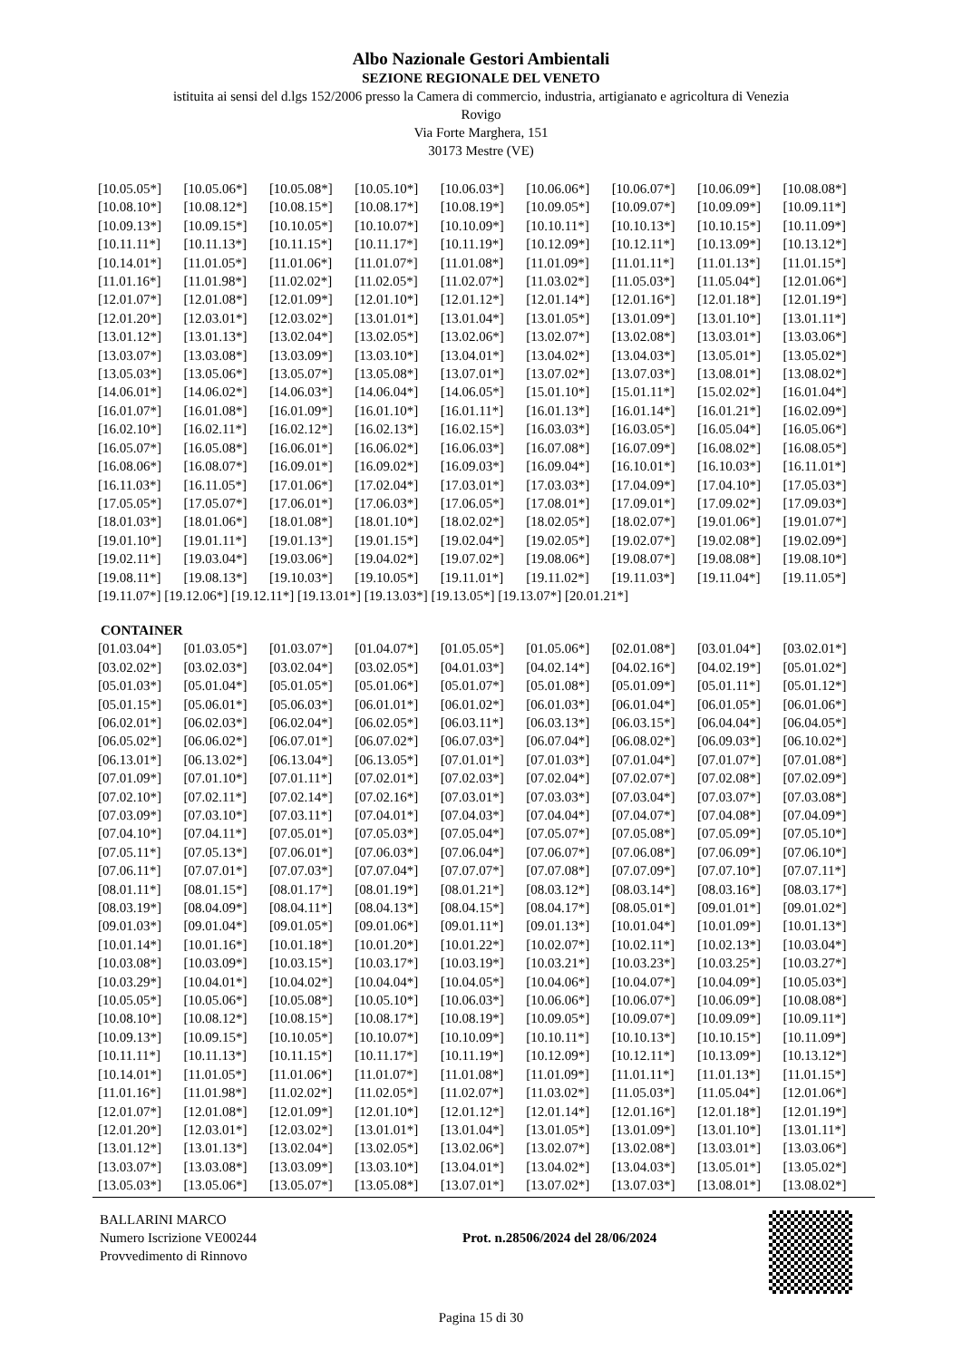Albo Nazionale Gestori Ambientali
SEZIONE REGIONALE DEL VENETO
istituita ai sensi del d.lgs 152/2006 presso la Camera di commercio, industria, artigianato e agricoltura di Venezia
Rovigo
Via Forte Marghera, 151
30173 Mestre (VE)
[10.05.05*] [10.05.06*] [10.05.08*] [10.05.10*] [10.06.03*] [10.06.06*] [10.06.07*] [10.06.09*] [10.08.08*]
[10.08.10*] [10.08.12*] [10.08.15*] [10.08.17*] [10.08.19*] [10.09.05*] [10.09.07*] [10.09.09*] [10.09.11*]
[10.09.13*] [10.09.15*] [10.10.05*] [10.10.07*] [10.10.09*] [10.10.11*] [10.10.13*] [10.10.15*] [10.11.09*]
[10.11.11*] [10.11.13*] [10.11.15*] [10.11.17*] [10.11.19*] [10.12.09*] [10.12.11*] [10.13.09*] [10.13.12*]
[10.14.01*] [11.01.05*] [11.01.06*] [11.01.07*] [11.01.08*] [11.01.09*] [11.01.11*] [11.01.13*] [11.01.15*]
[11.01.16*] [11.01.98*] [11.02.02*] [11.02.05*] [11.02.07*] [11.03.02*] [11.05.03*] [11.05.04*] [12.01.06*]
[12.01.07*] [12.01.08*] [12.01.09*] [12.01.10*] [12.01.12*] [12.01.14*] [12.01.16*] [12.01.18*] [12.01.19*]
[12.01.20*] [12.03.01*] [12.03.02*] [13.01.01*] [13.01.04*] [13.01.05*] [13.01.09*] [13.01.10*] [13.01.11*]
[13.01.12*] [13.01.13*] [13.02.04*] [13.02.05*] [13.02.06*] [13.02.07*] [13.02.08*] [13.03.01*] [13.03.06*]
[13.03.07*] [13.03.08*] [13.03.09*] [13.03.10*] [13.04.01*] [13.04.02*] [13.04.03*] [13.05.01*] [13.05.02*]
[13.05.03*] [13.05.06*] [13.05.07*] [13.05.08*] [13.07.01*] [13.07.02*] [13.07.03*] [13.08.01*] [13.08.02*]
[14.06.01*] [14.06.02*] [14.06.03*] [14.06.04*] [14.06.05*] [15.01.10*] [15.01.11*] [15.02.02*] [16.01.04*]
[16.01.07*] [16.01.08*] [16.01.09*] [16.01.10*] [16.01.11*] [16.01.13*] [16.01.14*] [16.01.21*] [16.02.09*]
[16.02.10*] [16.02.11*] [16.02.12*] [16.02.13*] [16.02.15*] [16.03.03*] [16.03.05*] [16.05.04*] [16.05.06*]
[16.05.07*] [16.05.08*] [16.06.01*] [16.06.02*] [16.06.03*] [16.07.08*] [16.07.09*] [16.08.02*] [16.08.05*]
[16.08.06*] [16.08.07*] [16.09.01*] [16.09.02*] [16.09.03*] [16.09.04*] [16.10.01*] [16.10.03*] [16.11.01*]
[16.11.03*] [16.11.05*] [17.01.06*] [17.02.04*] [17.03.01*] [17.03.03*] [17.04.09*] [17.04.10*] [17.05.03*]
[17.05.05*] [17.05.07*] [17.06.01*] [17.06.03*] [17.06.05*] [17.08.01*] [17.09.01*] [17.09.02*] [17.09.03*]
[18.01.03*] [18.01.06*] [18.01.08*] [18.01.10*] [18.02.02*] [18.02.05*] [18.02.07*] [19.01.06*] [19.01.07*]
[19.01.10*] [19.01.11*] [19.01.13*] [19.01.15*] [19.02.04*] [19.02.05*] [19.02.07*] [19.02.08*] [19.02.09*]
[19.02.11*] [19.03.04*] [19.03.06*] [19.04.02*] [19.07.02*] [19.08.06*] [19.08.07*] [19.08.08*] [19.08.10*]
[19.08.11*] [19.08.13*] [19.10.03*] [19.10.05*] [19.11.01*] [19.11.02*] [19.11.03*] [19.11.04*] [19.11.05*]
[19.11.07*] [19.12.06*] [19.12.11*] [19.13.01*] [19.13.03*] [19.13.05*] [19.13.07*] [20.01.21*]
CONTAINER
[01.03.04*] [01.03.05*] [01.03.07*] [01.04.07*] [01.05.05*] [01.05.06*] [02.01.08*] [03.01.04*] [03.02.01*]
[03.02.02*] [03.02.03*] [03.02.04*] [03.02.05*] [04.01.03*] [04.02.14*] [04.02.16*] [04.02.19*] [05.01.02*]
[05.01.03*] [05.01.04*] [05.01.05*] [05.01.06*] [05.01.07*] [05.01.08*] [05.01.09*] [05.01.11*] [05.01.12*]
[05.01.15*] [05.06.01*] [05.06.03*] [06.01.01*] [06.01.02*] [06.01.03*] [06.01.04*] [06.01.05*] [06.01.06*]
[06.02.01*] [06.02.03*] [06.02.04*] [06.02.05*] [06.03.11*] [06.03.13*] [06.03.15*] [06.04.04*] [06.04.05*]
[06.05.02*] [06.06.02*] [06.07.01*] [06.07.02*] [06.07.03*] [06.07.04*] [06.08.02*] [06.09.03*] [06.10.02*]
[06.13.01*] [06.13.02*] [06.13.04*] [06.13.05*] [07.01.01*] [07.01.03*] [07.01.04*] [07.01.07*] [07.01.08*]
[07.01.09*] [07.01.10*] [07.01.11*] [07.02.01*] [07.02.03*] [07.02.04*] [07.02.07*] [07.02.08*] [07.02.09*]
[07.02.10*] [07.02.11*] [07.02.14*] [07.02.16*] [07.03.01*] [07.03.03*] [07.03.04*] [07.03.07*] [07.03.08*]
[07.03.09*] [07.03.10*] [07.03.11*] [07.04.01*] [07.04.03*] [07.04.04*] [07.04.07*] [07.04.08*] [07.04.09*]
[07.04.10*] [07.04.11*] [07.05.01*] [07.05.03*] [07.05.04*] [07.05.07*] [07.05.08*] [07.05.09*] [07.05.10*]
[07.05.11*] [07.05.13*] [07.06.01*] [07.06.03*] [07.06.04*] [07.06.07*] [07.06.08*] [07.06.09*] [07.06.10*]
[07.06.11*] [07.07.01*] [07.07.03*] [07.07.04*] [07.07.07*] [07.07.08*] [07.07.09*] [07.07.10*] [07.07.11*]
[08.01.11*] [08.01.15*] [08.01.17*] [08.01.19*] [08.01.21*] [08.03.12*] [08.03.14*] [08.03.16*] [08.03.17*]
[08.03.19*] [08.04.09*] [08.04.11*] [08.04.13*] [08.04.15*] [08.04.17*] [08.05.01*] [09.01.01*] [09.01.02*]
[09.01.03*] [09.01.04*] [09.01.05*] [09.01.06*] [09.01.11*] [09.01.13*] [10.01.04*] [10.01.09*] [10.01.13*]
[10.01.14*] [10.01.16*] [10.01.18*] [10.01.20*] [10.01.22*] [10.02.07*] [10.02.11*] [10.02.13*] [10.03.04*]
[10.03.08*] [10.03.09*] [10.03.15*] [10.03.17*] [10.03.19*] [10.03.21*] [10.03.23*] [10.03.25*] [10.03.27*]
[10.03.29*] [10.04.01*] [10.04.02*] [10.04.04*] [10.04.05*] [10.04.06*] [10.04.07*] [10.04.09*] [10.05.03*]
[10.05.05*] [10.05.06*] [10.05.08*] [10.05.10*] [10.06.03*] [10.06.06*] [10.06.07*] [10.06.09*] [10.08.08*]
[10.08.10*] [10.08.12*] [10.08.15*] [10.08.17*] [10.08.19*] [10.09.05*] [10.09.07*] [10.09.09*] [10.09.11*]
[10.09.13*] [10.09.15*] [10.10.05*] [10.10.07*] [10.10.09*] [10.10.11*] [10.10.13*] [10.10.15*] [10.11.09*]
[10.11.11*] [10.11.13*] [10.11.15*] [10.11.17*] [10.11.19*] [10.12.09*] [10.12.11*] [10.13.09*] [10.13.12*]
[10.14.01*] [11.01.05*] [11.01.06*] [11.01.07*] [11.01.08*] [11.01.09*] [11.01.11*] [11.01.13*] [11.01.15*]
[11.01.16*] [11.01.98*] [11.02.02*] [11.02.05*] [11.02.07*] [11.03.02*] [11.05.03*] [11.05.04*] [12.01.06*]
[12.01.07*] [12.01.08*] [12.01.09*] [12.01.10*] [12.01.12*] [12.01.14*] [12.01.16*] [12.01.18*] [12.01.19*]
[12.01.20*] [12.03.01*] [12.03.02*] [13.01.01*] [13.01.04*] [13.01.05*] [13.01.09*] [13.01.10*] [13.01.11*]
[13.01.12*] [13.01.13*] [13.02.04*] [13.02.05*] [13.02.06*] [13.02.07*] [13.02.08*] [13.03.01*] [13.03.06*]
[13.03.07*] [13.03.08*] [13.03.09*] [13.03.10*] [13.04.01*] [13.04.02*] [13.04.03*] [13.05.01*] [13.05.02*]
[13.05.03*] [13.05.06*] [13.05.07*] [13.05.08*] [13.07.01*] [13.07.02*] [13.07.03*] [13.08.01*] [13.08.02*]
BALLARINI MARCO
Numero Iscrizione VE00244
Provvedimento di Rinnovo
Prot. n.28506/2024 del 28/06/2024
Pagina 15 di 30